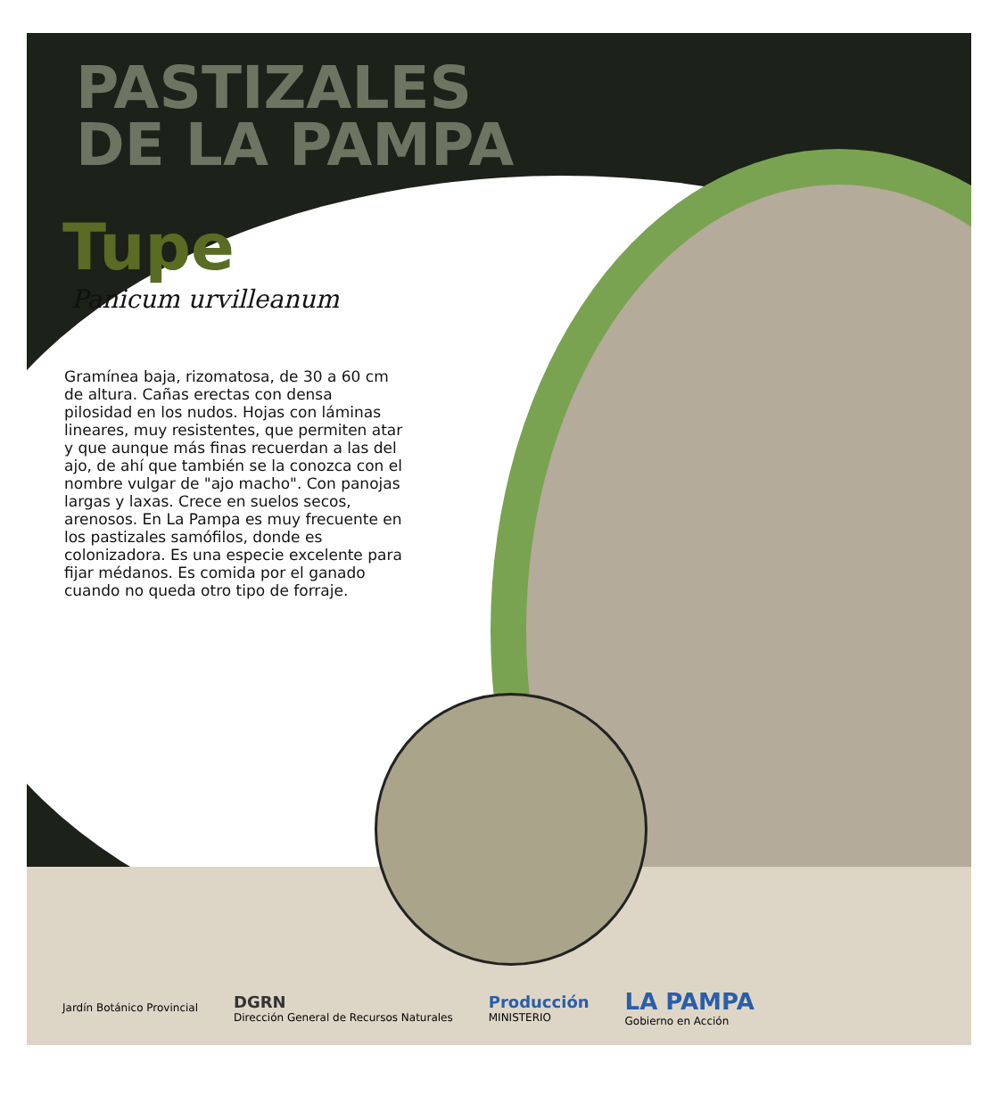PASTIZALES
DE LA PAMPA
Tupe
Panicum urvilleanum
Gramínea baja, rizomatosa, de 30 a 60 cm de altura. Cañas erectas con densa pilosidad en los nudos. Hojas con láminas lineares, muy resistentes, que permiten atar y que aunque más finas recuerdan a las del ajo, de ahí que también se la conozca con el nombre vulgar de "ajo macho". Con panojas largas y laxas. Crece en suelos secos, arenosos. En La Pampa es muy frecuente en los pastizales samófilos, donde es colonizadora. Es una especie excelente para fijar médanos. Es comida por el ganado cuando no queda otro tipo de forraje.
Jardín Botánico Provincial
DGRN
Dirección General de Recursos Naturales
Producción
MINISTERIO
LA PAMPA
Gobierno en Acción